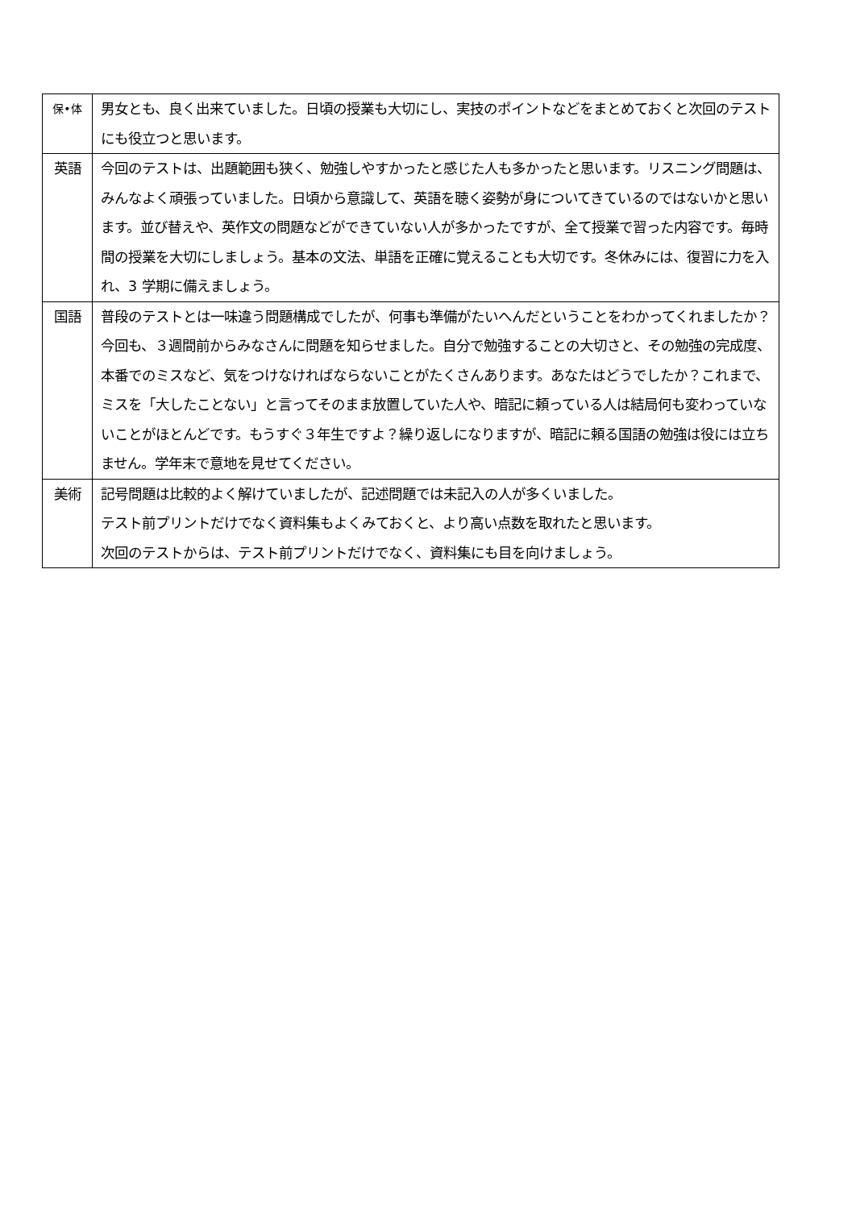| 保•体 | 男女とも、良く出来ていました。日頃の授業も大切にし、実技のポイントなどをまとめておくと次回のテストにも役立つと思います。 |
| 英語 | 今回のテストは、出題範囲も狭く、勉強しやすかったと感じた人も多かったと思います。リスニング問題は、みんなよく頑張っていました。日頃から意識して、英語を聴く姿勢が身についてきているのではないかと思います。並び替えや、英作文の問題などができていない人が多かったですが、全て授業で習った内容です。毎時間の授業を大切にしましょう。基本の文法、単語を正確に覚えることも大切です。冬休みには、復習に力を入れ、3 学期に備えましょう。 |
| 国語 | 普段のテストとは一味違う問題構成でしたが、何事も準備がたいへんだということをわかってくれましたか？今回も、３週間前からみなさんに問題を知らせました。自分で勉強することの大切さと、その勉強の完成度、本番でのミスなど、気をつけなければならないことがたくさんあります。あなたはどうでしたか？これまで、ミスを「大したことない」と言ってそのまま放置していた人や、暗記に頼っている人は結局何も変わっていないことがほとんどです。もうすぐ３年生ですよ？繰り返しになりますが、暗記に頼る国語の勉強は役には立ちません。学年末で意地を見せてください。 |
| 美術 | 記号問題は比較的よく解けていましたが、記述問題では未記入の人が多くいました。 テスト前プリントだけでなく資料集もよくみておくと、より高い点数を取れたと思います。 次回のテストからは、テスト前プリントだけでなく、資料集にも目を向けましょう。 |